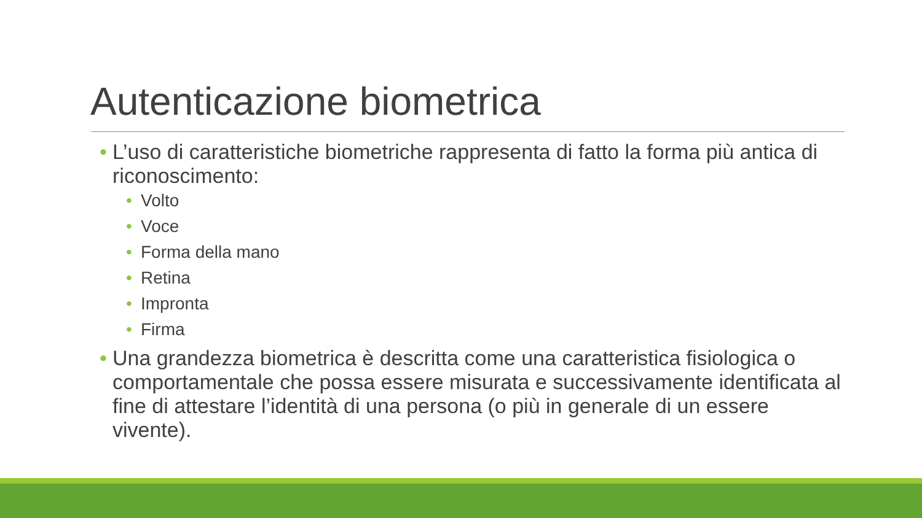Autenticazione biometrica
• L’uso di caratteristiche biometriche rappresenta di fatto la forma più antica di riconoscimento:
• Volto
• Voce
• Forma della mano
• Retina
• Impronta
• Firma
• Una grandezza biometrica è descritta come una caratteristica fisiologica o comportamentale che possa essere misurata e successivamente identificata al fine di attestare l’identità di una persona (o più in generale di un essere vivente).